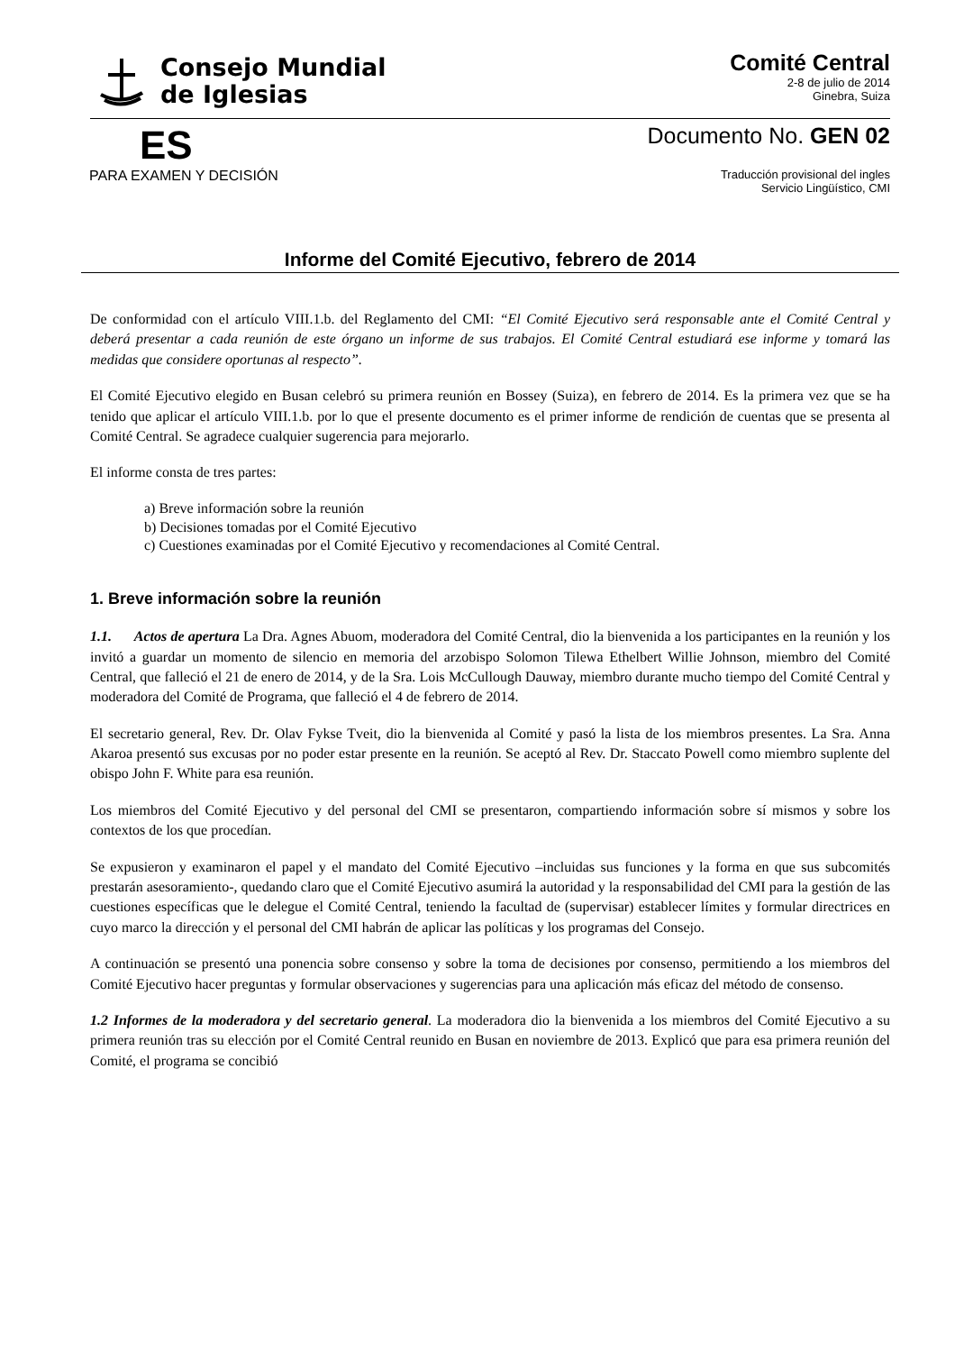Consejo Mundial
de Iglesias
Comité Central
2-8 de julio de 2014
Ginebra, Suiza
ES
Documento No. GEN 02
PARA EXAMEN Y DECISIÓN
Traducción provisional del ingles
Servicio Lingüístico, CMI
Informe del Comité Ejecutivo, febrero de 2014
De conformidad con el artículo VIII.1.b. del Reglamento del CMI: “El Comité Ejecutivo será responsable ante el Comité Central y deberá presentar a cada reunión de este órgano un informe de sus trabajos. El Comité Central estudiará ese informe y tomará las medidas que considere oportunas al respecto”.
El Comité Ejecutivo elegido en Busan celebró su primera reunión en Bossey (Suiza), en febrero de 2014. Es la primera vez que se ha tenido que aplicar el artículo VIII.1.b. por lo que el presente documento es el primer informe de rendición de cuentas que se presenta al Comité Central. Se agradece cualquier sugerencia para mejorarlo.
El informe consta de tres partes:
a) Breve información sobre la reunión
b) Decisiones tomadas por el Comité Ejecutivo
c) Cuestiones examinadas por el Comité Ejecutivo y recomendaciones al Comité Central.
1. Breve información sobre la reunión
1.1. Actos de apertura La Dra. Agnes Abuom, moderadora del Comité Central, dio la bienvenida a los participantes en la reunión y los invitó a guardar un momento de silencio en memoria del arzobispo Solomon Tilewa Ethelbert Willie Johnson, miembro del Comité Central, que falleció el 21 de enero de 2014, y de la Sra. Lois McCullough Dauway, miembro durante mucho tiempo del Comité Central y moderadora del Comité de Programa, que falleció el 4 de febrero de 2014.
El secretario general, Rev. Dr. Olav Fykse Tveit, dio la bienvenida al Comité y pasó la lista de los miembros presentes. La Sra. Anna Akaroa presentó sus excusas por no poder estar presente en la reunión. Se aceptó al Rev. Dr. Staccato Powell como miembro suplente del obispo John F. White para esa reunión.
Los miembros del Comité Ejecutivo y del personal del CMI se presentaron, compartiendo información sobre sí mismos y sobre los contextos de los que procedían.
Se expusieron y examinaron el papel y el mandato del Comité Ejecutivo –incluidas sus funciones y la forma en que sus subcomités prestarán asesoramiento-, quedando claro que el Comité Ejecutivo asumirá la autoridad y la responsabilidad del CMI para la gestión de las cuestiones específicas que le delegue el Comité Central, teniendo la facultad de (supervisar) establecer límites y formular directrices en cuyo marco la dirección y el personal del CMI habrán de aplicar las políticas y los programas del Consejo.
A continuación se presentó una ponencia sobre consenso y sobre la toma de decisiones por consenso, permitiendo a los miembros del Comité Ejecutivo hacer preguntas y formular observaciones y sugerencias para una aplicación más eficaz del método de consenso.
1.2 Informes de la moderadora y del secretario general. La moderadora dio la bienvenida a los miembros del Comité Ejecutivo a su primera reunión tras su elección por el Comité Central reunido en Busan en noviembre de 2013. Explicó que para esa primera reunión del Comité, el programa se concibió